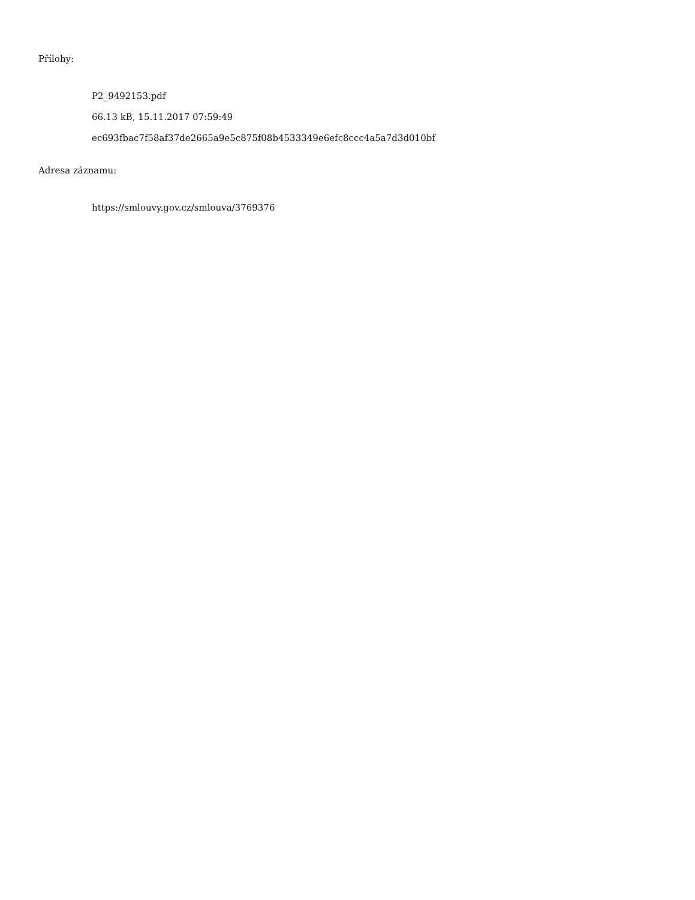Přílohy:
P2_9492153.pdf
66.13 kB, 15.11.2017 07:59:49
ec693fbac7f58af37de2665a9e5c875f08b4533349e6efc8ccc4a5a7d3d010bf
Adresa záznamu:
https://smlouvy.gov.cz/smlouva/3769376